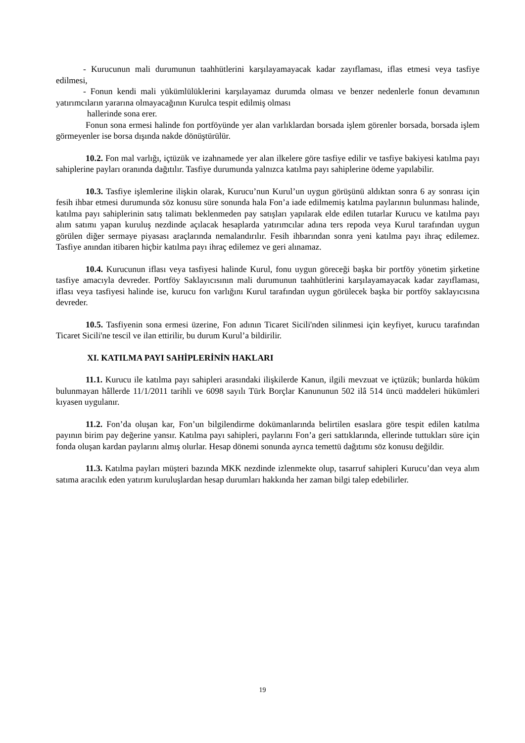- Kurucunun mali durumunun taahhütlerini karşılayamayacak kadar zayıflaması, iflas etmesi veya tasfiye edilmesi,
- Fonun kendi mali yükümlülüklerini karşılayamaz durumda olması ve benzer nedenlerle fonun devamının yatırımcıların yararına olmayacağının Kurulca tespit edilmiş olması
hallerinde sona erer.
Fonun sona ermesi halinde fon portföyünde yer alan varlıklardan borsada işlem görenler borsada, borsada işlem görmeyenler ise borsa dışında nakde dönüştürülür.
10.2. Fon mal varlığı, içtüzük ve izahnamede yer alan ilkelere göre tasfiye edilir ve tasfiye bakiyesi katılma payı sahiplerine payları oranında dağıtılır. Tasfiye durumunda yalnızca katılma payı sahiplerine ödeme yapılabilir.
10.3. Tasfiye işlemlerine ilişkin olarak, Kurucu’nun Kurul’un uygun görüşünü aldıktan sonra 6 ay sonrası için fesih ihbar etmesi durumunda söz konusu süre sonunda hala Fon’a iade edilmemiş katılma paylarının bulunması halinde, katılma payı sahiplerinin satış talimatı beklenmeden pay satışları yapılarak elde edilen tutarlar Kurucu ve katılma payı alım satımı yapan kuruluş nezdinde açılacak hesaplarda yatırımcılar adına ters repoda veya Kurul tarafından uygun görülen diğer sermaye piyasası araçlarında nemalandırılır. Fesih ihbarından sonra yeni katılma payı ihraç edilemez. Tasfiye anından itibaren hiçbir katılma payı ihraç edilemez ve geri alınamaz.
10.4. Kurucunun iflası veya tasfiyesi halinde Kurul, fonu uygun göreceği başka bir portföy yönetim şirketine tasfiye amacıyla devreder. Portföy Saklayıcısının mali durumunun taahhütlerini karşılayamayacak kadar zayıflaması, iflası veya tasfiyesi halinde ise, kurucu fon varlığını Kurul tarafından uygun görülecek başka bir portföy saklayıcısına devreder.
10.5. Tasfiyenin sona ermesi üzerine, Fon adının Ticaret Sicili'nden silinmesi için keyfiyet, kurucu tarafından Ticaret Sicili'ne tescil ve ilan ettirilir, bu durum Kurul’a bildirilir.
XI. KATILMA PAYI SAHİPLERİNİN HAKLARI
11.1. Kurucu ile katılma payı sahipleri arasındaki ilişkilerde Kanun, ilgili mevzuat ve içtüzük; bunlarda hüküm bulunmayan hâllerde 11/1/2011 tarihli ve 6098 sayılı Türk Borçlar Kanununun 502 ilâ 514 üncü maddeleri hükümleri kıyasen uygulanır.
11.2. Fon’da oluşan kar, Fon’un bilgilendirme dokümanlarında belirtilen esaslara göre tespit edilen katılma payının birim pay değerine yansır. Katılma payı sahipleri, paylarını Fon’a geri sattıklarında, ellerinde tuttukları süre için fonda oluşan kardan paylarını almış olurlar. Hesap dönemi sonunda ayrıca temettü dağıtımı söz konusu değildir.
11.3. Katılma payları müşteri bazında MKK nezdinde izlenmekte olup, tasarruf sahipleri Kurucu’dan veya alım satıma aracılık eden yatırım kuruluşlardan hesap durumları hakkında her zaman bilgi talep edebilirler.
19